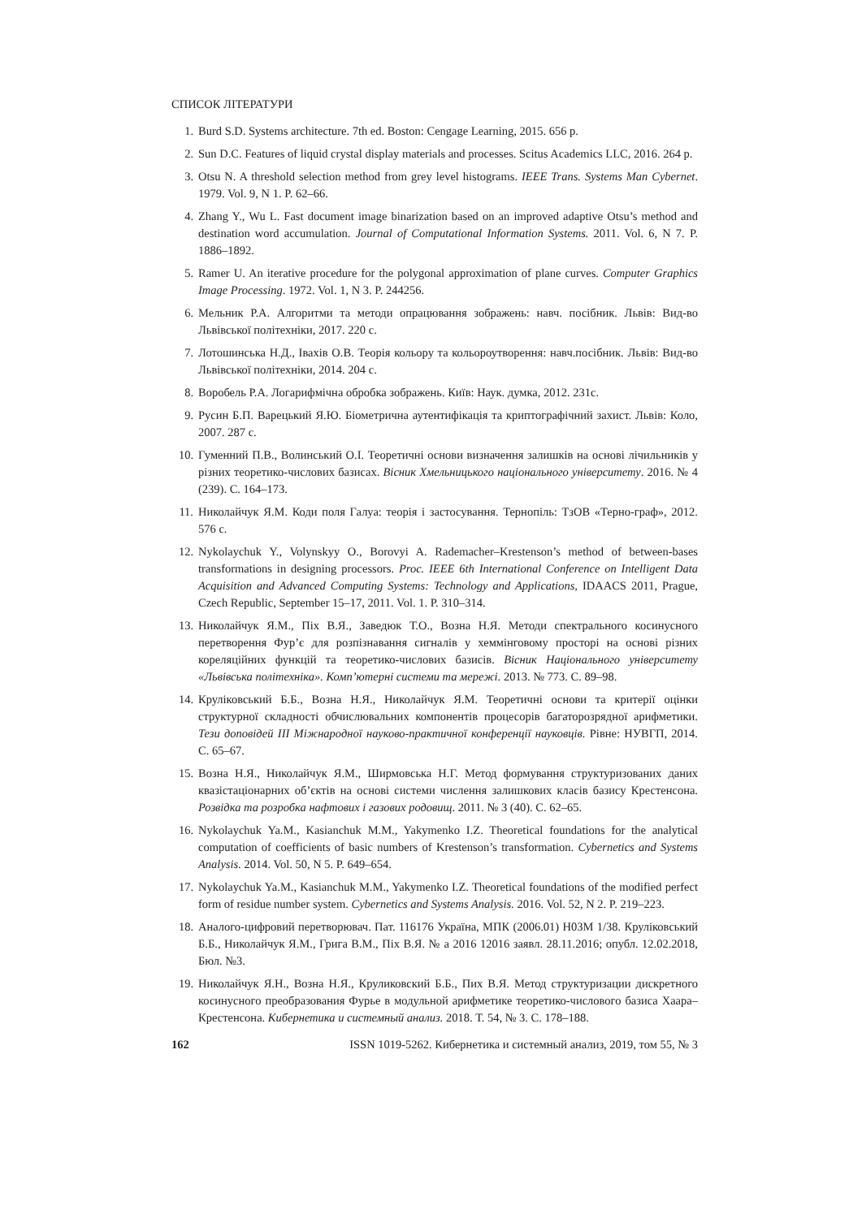СПИСОК ЛІТЕРАТУРИ
1. Burd S.D. Systems architecture. 7th ed. Boston: Cengage Learning, 2015. 656 p.
2. Sun D.C. Features of liquid crystal display materials and processes. Scitus Academics LLC, 2016. 264 p.
3. Otsu N. A threshold selection method from grey level histograms. IEEE Trans. Systems Man Cybernet. 1979. Vol. 9, N 1. P. 62–66.
4. Zhang Y., Wu L. Fast document image binarization based on an improved adaptive Otsu’s method and destination word accumulation. Journal of Computational Information Systems. 2011. Vol. 6, N 7. P. 1886–1892.
5. Ramer U. An iterative procedure for the polygonal approximation of plane curves. Computer Graphics Image Processing. 1972. Vol. 1, N 3. P. 244256.
6. Мельник Р.А. Алгоритми та методи опрацювання зображень: навч. посібник. Львів: Вид-во Львівської політехніки, 2017. 220 с.
7. Лотошинська Н.Д., Івахів О.В. Теорія кольору та кольороутворення: навч.посібник. Львів: Вид-во Львівської політехніки, 2014. 204 с.
8. Воробель Р.А. Логарифмічна обробка зображень. Київ: Наук. думка, 2012. 231с.
9. Русин Б.П. Варецький Я.Ю. Біометрична аутентифікація та криптографічний захист. Львів: Коло, 2007. 287 с.
10. Гуменний П.В., Волинський О.І. Теоретичні основи визначення залишків на основі лічильників у різних теоретико-числових базисах. Вісник Хмельницького національного університету. 2016. № 4 (239). С. 164–173.
11. Николайчук Я.М. Коди поля Галуа: теорія і застосування. Тернопіль: ТзОВ «Терно-граф», 2012. 576 с.
12. Nykolaychuk Y., Volynskyy O., Borovyi A. Rademacher–Krestenson’s method of between-bases transformations in designing processors. Proc. IEEE 6th International Conference on Intelligent Data Acquisition and Advanced Computing Systems: Technology and Applications, IDAACS 2011, Prague, Czech Republic, September 15–17, 2011. Vol. 1. P. 310–314.
13. Николайчук Я.М., Піх В.Я., Заведюк Т.О., Возна Н.Я. Методи спектрального косинусного перетворення Фур’є для розпізнавання сигналів у хеммінговому просторі на основі різних кореляційних функцій та теоретико-числових базисів. Вісник Національного університету «Львівська політехніка». Комп’ютерні системи та мережі. 2013. № 773. С. 89–98.
14. Круліковський Б.Б., Возна Н.Я., Николайчук Я.М. Теоретичні основи та критерії оцінки структурної складності обчислювальних компонентів процесорів багаторозрядної арифметики. Тези доповідей III Міжнародної науково-практичної конференції науковців. Рівне: НУВГП, 2014. С. 65–67.
15. Возна Н.Я., Николайчук Я.М., Ширмовська Н.Г. Метод формування структуризованих даних квазістаціонарних об’єктів на основі системи числення залишкових класів базису Крестенсона. Розвідка та розробка нафтових і газових родовищ. 2011. № 3 (40). С. 62–65.
16. Nykolaychuk Ya.M., Kasianchuk M.M., Yakymenko I.Z. Theoretical foundations for the analytical computation of coefficients of basic numbers of Krestenson’s transformation. Cybernetics and Systems Analysis. 2014. Vol. 50, N 5. P. 649–654.
17. Nykolaychuk Ya.M., Kasianchuk M.M., Yakymenko I.Z. Theoretical foundations of the modified perfect form of residue number system. Cybernetics and Systems Analysis. 2016. Vol. 52, N 2. P. 219–223.
18. Аналого-цифровий перетворювач. Пат. 116176 Україна, МПК (2006.01) H03M 1/38. Круліковський Б.Б., Николайчук Я.М., Грига В.М., Піх В.Я. № a 2016 12016 заявл. 28.11.2016; опубл. 12.02.2018, Бюл. №3.
19. Николайчук Я.Н., Возна Н.Я., Круликовский Б.Б., Пих В.Я. Метод структуризации дискретного косинусного преобразования Фурье в модульной арифметике теоретико-числового базиса Хаара–Крестенсона. Кибернетика и системный анализ. 2018. Т. 54, № 3. С. 178–188.
162 ISSN 1019-5262. Кибернетика и системный анализ, 2019, том 55, № 3